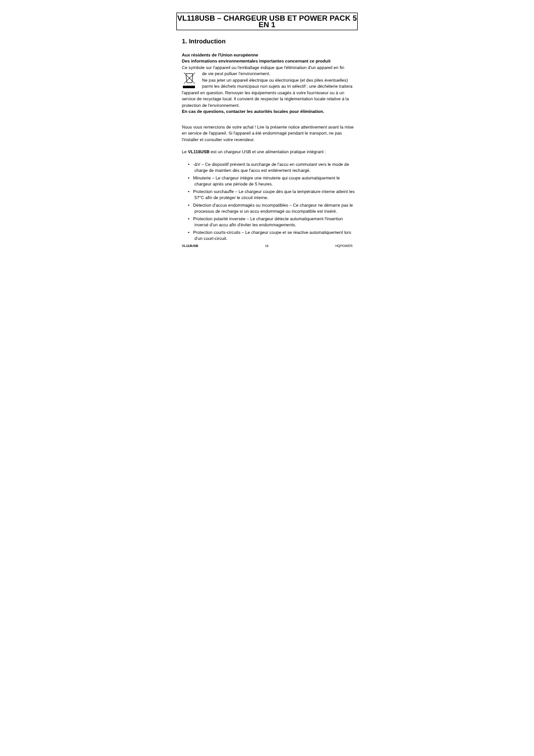VL118USB – CHARGEUR USB ET POWER PACK 5 EN 1
1. Introduction
Aux résidents de l'Union européenne
Des informations environnementales importantes concernant ce produit
Ce symbole sur l'appareil ou l'emballage indique que l'élimination d'un appareil en fin
de vie peut polluer l'environnement.
Ne pas jeter un appareil électrique ou électronique (et des piles éventuelles) parmi les déchets municipaux non sujets au tri sélectif ; une déchèterie traitera l'appareil en question. Renvoyer les équipements usagés à votre fournisseur ou à un service de recyclage local. Il convient de respecter la réglementation locale relative à la protection de l'environnement.
En cas de questions, contacter les autorités locales pour élimination.
Nous vous remercions de votre achat ! Lire la présente notice attentivement avant la mise en service de l'appareil. Si l'appareil a été endommagé pendant le transport, ne pas l'installer et consulter votre revendeur.
Le VL118USB est un chargeur USB et une alimentation pratique intégrant :
• -ΔV – Ce dispositif prévient la surcharge de l'accu en commutant vers le mode de charge de maintien dès que l'accu est entièrement rechargé.
• Minuterie – Le chargeur intègre une minuterie qui coupe automatiquement le chargeur après une période de 5 heures.
• Protection surchauffe – Le chargeur coupe dès que la température interne atteint les 57°C afin de protéger le circuit interne.
• Détection d'accus endommagés ou incompatibles – Ce chargeur ne démarre pas le processus de recharge si un accu endommagé ou incompatible est inséré.
• Protection polarité inversée – Le chargeur détecte automatiquement l'insertion inversé d'un accu afin d'éviter les endommagements.
• Protection courts-circuits – Le chargeur coupe et se réactive automatiquement lors d'un court-circuit.
VL118USB 16 HQPOWER